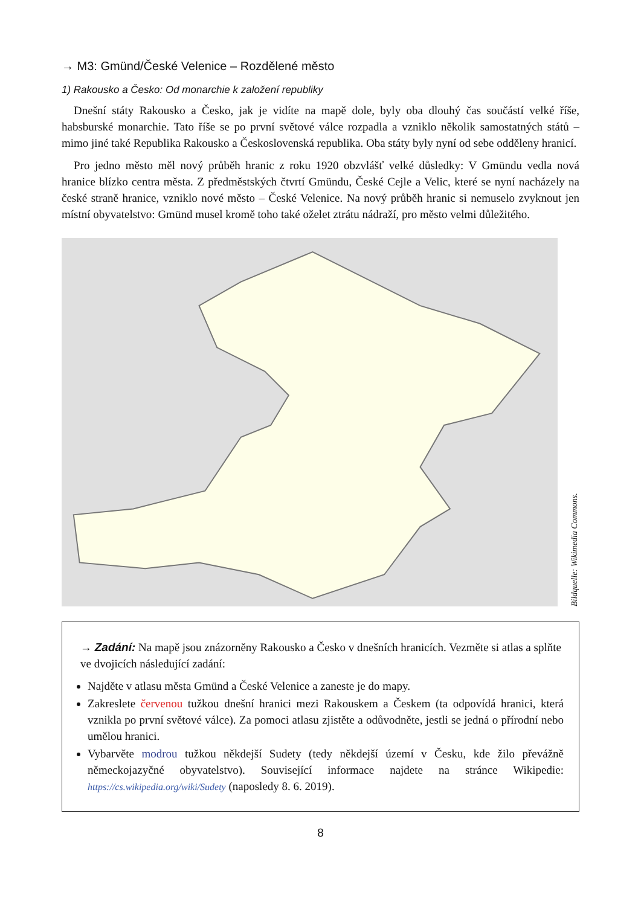→ M3: Gmünd/České Velenice – Rozdělené město
1) Rakousko a Česko: Od monarchie k založení republiky
Dnešní státy Rakousko a Česko, jak je vidíte na mapě dole, byly oba dlouhý čas součástí velké říše, habsburské monarchie. Tato říše se po první světové válce rozpadla a vzniklo několik samostatných států – mimo jiné také Republika Rakousko a Československá republika. Oba státy byly nyní od sebe odděleny hranicí.
Pro jedno město měl nový průběh hranic z roku 1920 obzvlášť velké důsledky: V Gmündu vedla nová hranice blízko centra města. Z předměstských čtvrtí Gmündu, České Cejle a Velic, které se nyní nacházely na české straně hranice, vzniklo nové město – České Velenice. Na nový průběh hranic si nemuselo zvyknout jen místní obyvatelstvo: Gmünd musel kromě toho také oželet ztrátu nádraží, pro město velmi důležitého.
Bildquelle: Wikimedia Commons.
→ Zadání: Na mapě jsou znázorněny Rakousko a Česko v dnešních hranicích. Vezměte si atlas a splňte ve dvojicích následující zadání:
Najděte v atlasu města Gmünd a České Velenice a zaneste je do mapy.
Zakreslete červenou tužkou dnešní hranici mezi Rakouskem a Českem (ta odpovídá hranici, která vznikla po první světové válce). Za pomoci atlasu zjistěte a odůvodněte, jestli se jedná o přírodní nebo umělou hranici.
Vybarvěte modrou tužkou někdejší Sudety (tedy někdejší území v Česku, kde žilo převážně německojazyčné obyvatelstvo). Související informace najdete na stránce Wikipedie: https://cs.wikipedia.org/wiki/Sudety (naposledy 8. 6. 2019).
8